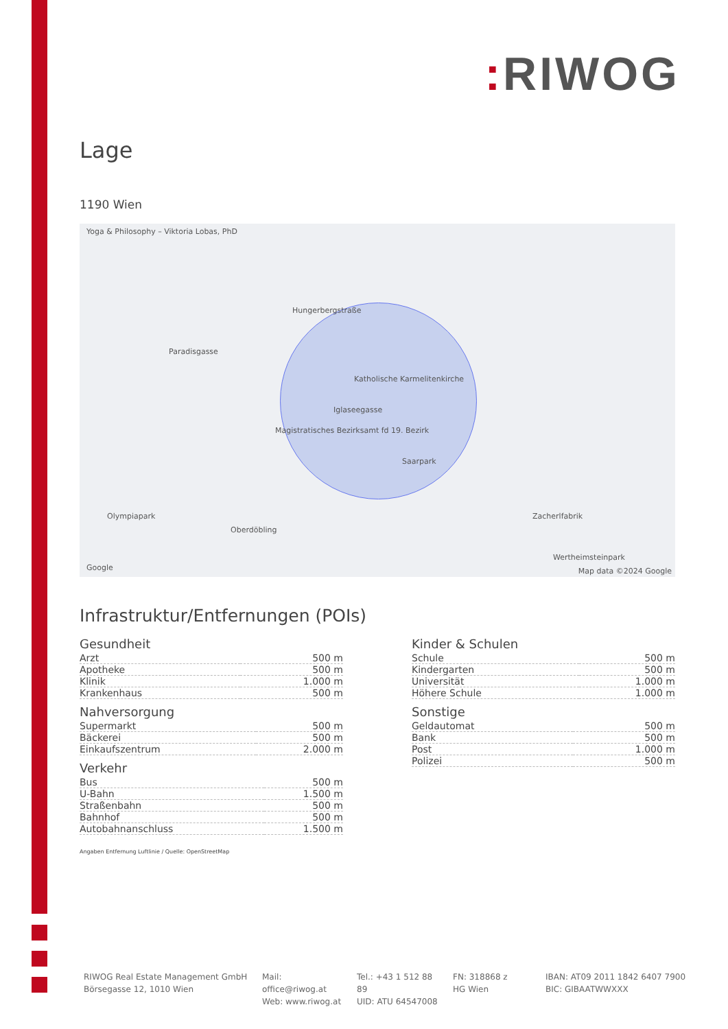: RIWOG
Lage
1190 Wien
Yoga & Philosophy – Viktoria Lobas, PhD
Hungerbergstraße
Paradisgasse
Katholische Karmelitenkirche
Iglaseegasse
Magistratisches Bezirksamt fd 19. Bezirk
Saarpark
Olympiapark
Oberdöbling
Zacherlfabrik
Wertheimsteinpark
Google Map data ©2024 Google
Infrastruktur/Entfernungen (POIs)
Gesundheit
| Arzt | 500 m |
| Apotheke | 500 m |
| Klinik | 1.000 m |
| Krankenhaus | 500 m |
Nahversorgung
| Supermarkt | 500 m |
| Bäckerei | 500 m |
| Einkaufszentrum | 2.000 m |
Verkehr
| Bus | 500 m |
| U-Bahn | 1.500 m |
| Straßenbahn | 500 m |
| Bahnhof | 500 m |
| Autobahnanschluss | 1.500 m |
Kinder & Schulen
| Schule | 500 m |
| Kindergarten | 500 m |
| Universität | 1.000 m |
| Höhere Schule | 1.000 m |
Sonstige
| Geldautomat | 500 m |
| Bank | 500 m |
| Post | 1.000 m |
| Polizei | 500 m |
Angaben Entfernung Luftlinie / Quelle: OpenStreetMap
RIWOG Real Estate Management GmbH
Börsegasse 12, 1010 Wien
Mail: office@riwog.at
Web: www.riwog.at
Tel.: +43 1 512 88 89
UID: ATU 64547008
FN: 318868 z
HG Wien
IBAN: AT09 2011 1842 6407 7900
BIC: GIBAATWWXXX